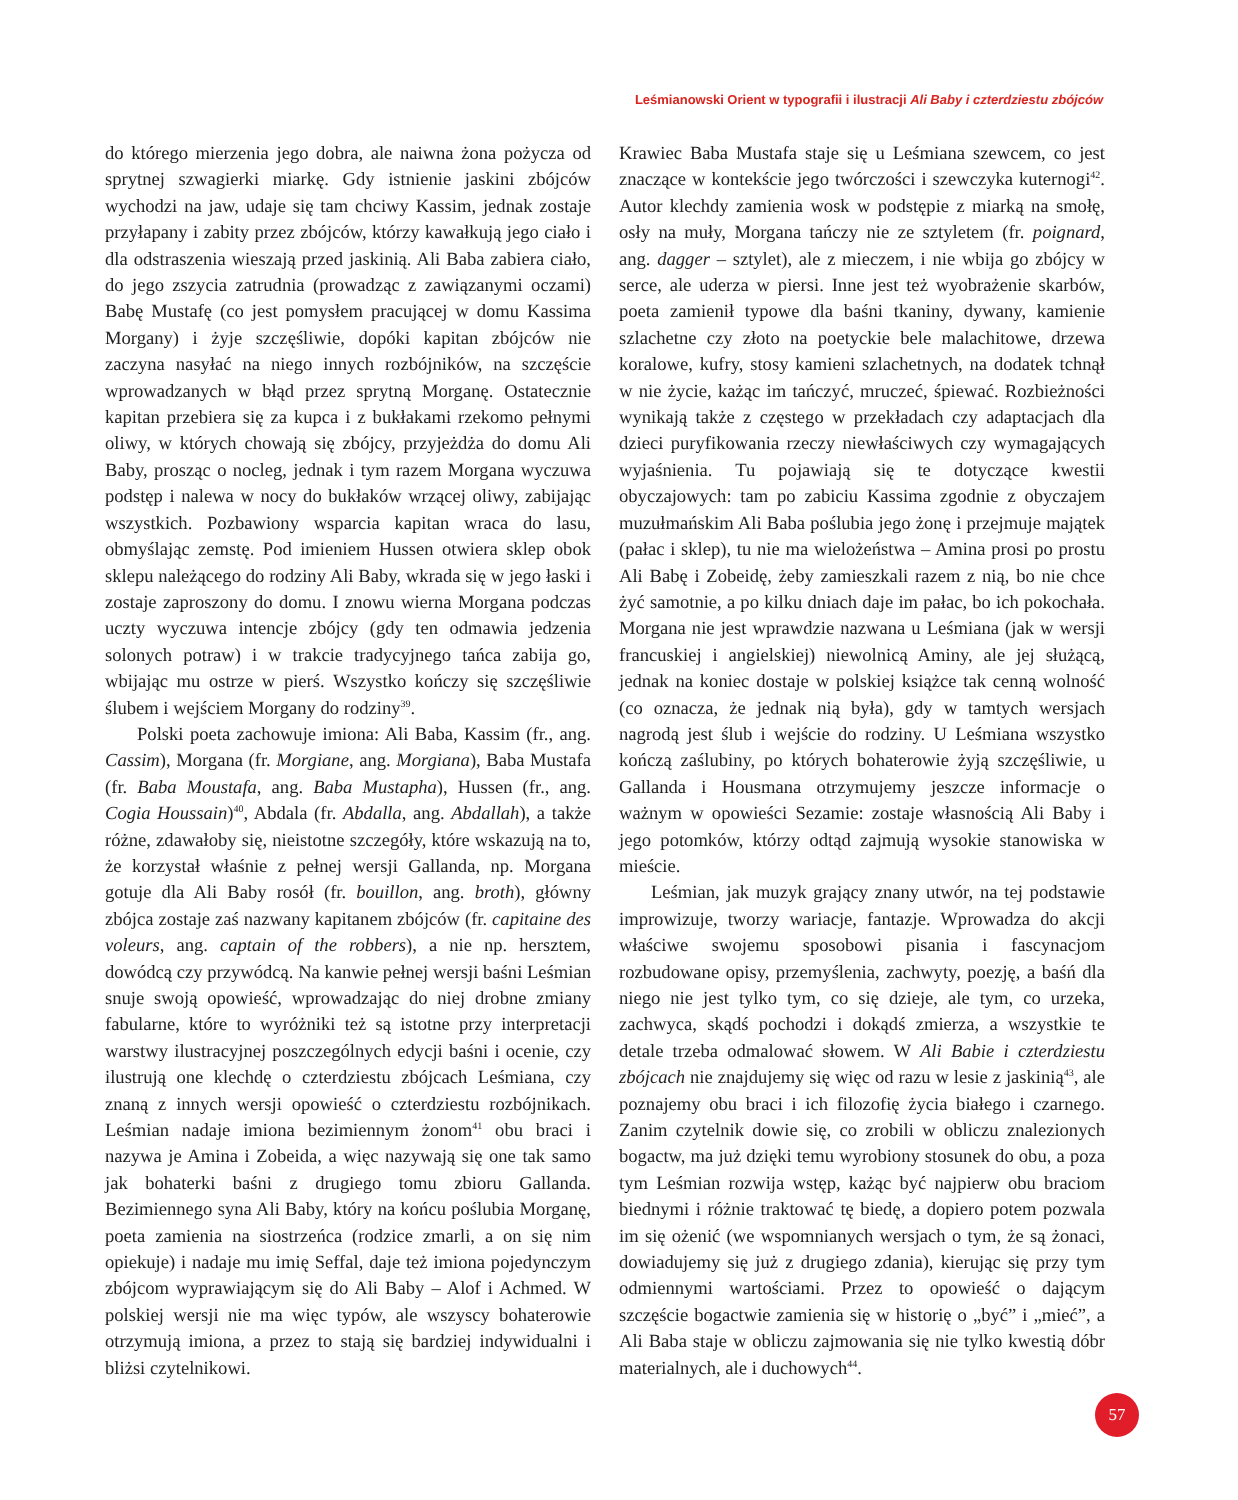Leśmianowski Orient w typografii i ilustracji Ali Baby i czterdziestu zbójców
do którego mierzenia jego dobra, ale naiwna żona pożycza od sprytnej szwagierki miarkę. Gdy istnienie jaskini zbójców wychodzi na jaw, udaje się tam chciwy Kassim, jednak zostaje przyłapany i zabity przez zbójców, którzy kawałkują jego ciało i dla odstraszenia wieszają przed jaskinią. Ali Baba zabiera ciało, do jego zszycia zatrudnia (prowadząc z zawiązanymi oczami) Babę Mustafę (co jest pomysłem pracującej w domu Kassima Morgany) i żyje szczęśliwie, dopóki kapitan zbójców nie zaczyna nasyłać na niego innych rozbójników, na szczęście wprowadzanych w błąd przez sprytną Morganę. Ostatecznie kapitan przebiera się za kupca i z bukłakami rzekomo pełnymi oliwy, w których chowają się zbójcy, przyjeżdża do domu Ali Baby, prosząc o nocleg, jednak i tym razem Morgana wyczuwa podstęp i nalewa w nocy do bukłaków wrzącej oliwy, zabijając wszystkich. Pozbawiony wsparcia kapitan wraca do lasu, obmyślając zemstę. Pod imieniem Hussen otwiera sklep obok sklepu należącego do rodziny Ali Baby, wkrada się w jego łaski i zostaje zaproszony do domu. I znowu wierna Morgana podczas uczty wyczuwa intencje zbójcy (gdy ten odmawia jedzenia solonych potraw) i w trakcie tradycyjnego tańca zabija go, wbijając mu ostrze w pierś. Wszystko kończy się szczęśliwie ślubem i wejściem Morgany do rodziny<sup>39</sup>.
Polski poeta zachowuje imiona: Ali Baba, Kassim (fr., ang. Cassim), Morgana (fr. Morgiane, ang. Morgiana), Baba Mustafa (fr. Baba Moustafa, ang. Baba Mustapha), Hussen (fr., ang. Cogia Houssain)<sup>40</sup>, Abdala (fr. Abdalla, ang. Abdallah), a także różne, zdawałoby się, nieistotne szczegóły, które wskazują na to, że korzystał właśnie z pełnej wersji Gallanda, np. Morgana gotuje dla Ali Baby rosół (fr. bouillon, ang. broth), główny zbójca zostaje zaś nazwany kapitanem zbójców (fr. capitaine des voleurs, ang. captain of the robbers), a nie np. hersztem, dowódcą czy przywódcą. Na kanwie pełnej wersji baśni Leśmian snuje swoją opowieść, wprowadzając do niej drobne zmiany fabularne, które to wyróżniki też są istotne przy interpretacji warstwy ilustracyjnej poszczególnych edycji baśni i ocenie, czy ilustrują one klechdę o czterdziestu zbójcach Leśmiana, czy znaną z innych wersji opowieść o czterdziestu rozbójnikach. Leśmian nadaje imiona bezimiennym żonom<sup>41</sup> obu braci i nazywa je Amina i Zobeida, a więc nazywają się one tak samo jak bohaterki baśni z drugiego tomu zbioru Gallanda. Bezimiennego syna Ali Baby, który na końcu poślubia Morganę, poeta zamienia na siostrzeńca (rodzice zmarli, a on się nim opiekuje) i nadaje mu imię Seffal, daje też imiona pojedynczym zbójcom wyprawiającym się do Ali Baby – Alof i Achmed. W polskiej wersji nie ma więc typów, ale wszyscy bohaterowie otrzymują imiona, a przez to stają się bardziej indywidualni i bliżsi czytelnikowi.
Krawiec Baba Mustafa staje się u Leśmiana szewcem, co jest znaczące w kontekście jego twórczości i szewczyka kuternogi<sup>42</sup>. Autor klechdy zamienia wosk w podstępie z miarką na smołę, osły na muły, Morgana tańczy nie ze sztyletem (fr. poignard, ang. dagger – sztylet), ale z mieczem, i nie wbija go zbójcy w serce, ale uderza w piersi. Inne jest też wyobrażenie skarbów, poeta zamienił typowe dla baśni tkaniny, dywany, kamienie szlachetne czy złoto na poetyckie bele malachitowe, drzewa koralowe, kufry, stosy kamieni szlachetnych, na dodatek tchnął w nie życie, każąc im tańczyć, mruczeć, śpiewać. Rozbieżności wynikają także z częstego w przekładach czy adaptacjach dla dzieci puryfikowania rzeczy niewłaściwych czy wymagających wyjaśnienia. Tu pojawiają się te dotyczące kwestii obyczajowych: tam po zabiciu Kassima zgodnie z obyczajem muzułmańskim Ali Baba poślubia jego żonę i przejmuje majątek (pałac i sklep), tu nie ma wielożeństwa – Amina prosi po prostu Ali Babę i Zobeidę, żeby zamieszkali razem z nią, bo nie chce żyć samotnie, a po kilku dniach daje im pałac, bo ich pokochała. Morgana nie jest wprawdzie nazwana u Leśmiana (jak w wersji francuskiej i angielskiej) niewolnicą Aminy, ale jej służącą, jednak na koniec dostaje w polskiej książce tak cenną wolność (co oznacza, że jednak nią była), gdy w tamtych wersjach nagrodą jest ślub i wejście do rodziny. U Leśmiana wszystko kończą zaślubiny, po których bohaterowie żyją szczęśliwie, u Gallanda i Housmana otrzymujemy jeszcze informacje o ważnym w opowieści Sezamie: zostaje własnością Ali Baby i jego potomków, którzy odtąd zajmują wysokie stanowiska w mieście.
Leśmian, jak muzyk grający znany utwór, na tej podstawie improwizuje, tworzy wariacje, fantazje. Wprowadza do akcji właściwe swojemu sposobowi pisania i fascynacjom rozbudowane opisy, przemyślenia, zachwyty, poezję, a baśń dla niego nie jest tylko tym, co się dzieje, ale tym, co urzeka, zachwyca, skądś pochodzi i dokądś zmierza, a wszystkie te detale trzeba odmalować słowem. W Ali Babie i czterdziestu zbójcach nie znajdujemy się więc od razu w lesie z jaskinią<sup>43</sup>, ale poznajemy obu braci i ich filozofię życia białego i czarnego. Zanim czytelnik dowie się, co zrobili w obliczu znalezionych bogactw, ma już dzięki temu wyrobiony stosunek do obu, a poza tym Leśmian rozwija wstęp, każąc być najpierw obu braciom biednymi i różnie traktować tę biedę, a dopiero potem pozwala im się ożenić (we wspomnianych wersjach o tym, że są żonaci, dowiadujemy się już z drugiego zdania), kierując się przy tym odmiennymi wartościami. Przez to opowieść o dającym szczęście bogactwie zamienia się w historię o „być” i „mieć”, a Ali Baba staje w obliczu zajmowania się nie tylko kwestią dóbr materialnych, ale i duchowych<sup>44</sup>.
57